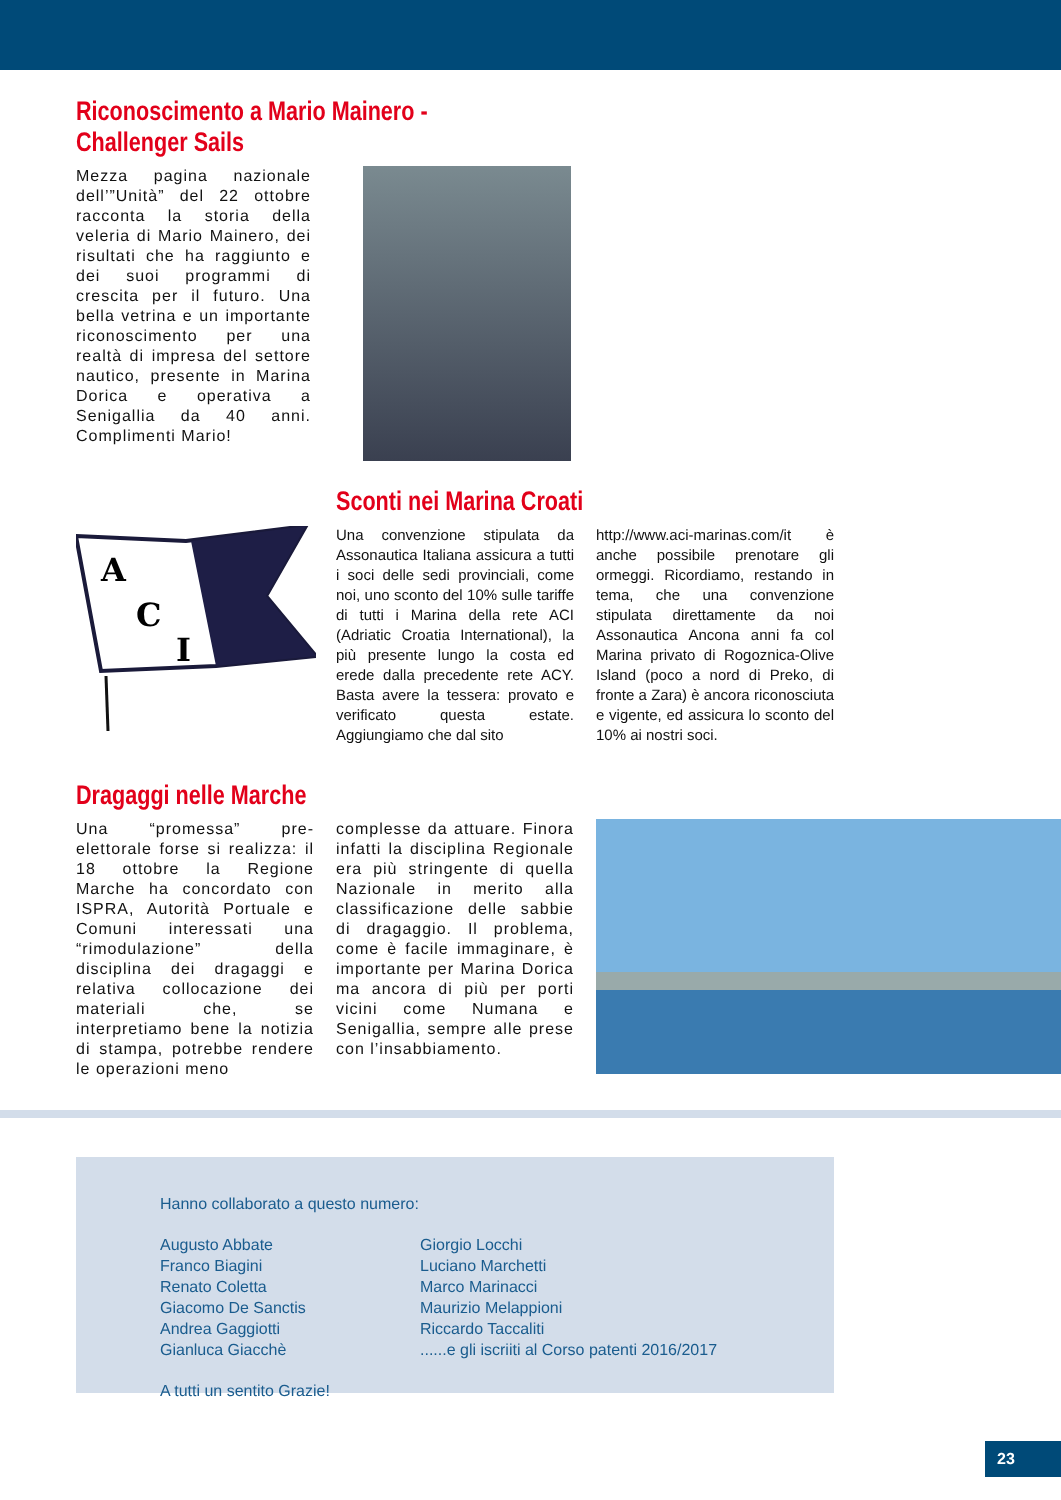Riconoscimento a Mario Mainero - Challenger Sails
Mezza pagina nazionale dell’”Unità” del 22 ottobre racconta la storia della veleria di Mario Mainero, dei risultati che ha raggiunto e dei suoi programmi di crescita per il futuro. Una bella vetrina e un importante riconoscimento per una realtà di impresa del settore nautico, presente in Marina Dorica e operativa a Senigallia da 40 anni. Complimenti Mario!
A
C
I
Sconti nei Marina Croati
Una convenzione stipulata da Assonautica Italiana assicura a tutti i soci delle sedi provinciali, come noi, uno sconto del 10% sulle tariffe di tutti i Marina della rete ACI (Adriatic Croatia International), la più presente lungo la costa ed erede dalla precedente rete ACY. Basta avere la tessera: provato e verificato questa estate. Aggiungiamo che dal sito
http://www.aci-marinas.com/it è anche possibile prenotare gli ormeggi. Ricordiamo, restando in tema, che una convenzione stipulata direttamente da noi Assonautica Ancona anni fa col Marina privato di Rogoznica-Olive Island (poco a nord di Preko, di fronte a Zara) è ancora riconosciuta e vigente, ed assicura lo sconto del 10% ai nostri soci.
Dragaggi nelle Marche
Una “promessa” pre-elettorale forse si realizza: il 18 ottobre la Regione Marche ha concordato con ISPRA, Autorità Portuale e Comuni interessati una “rimodulazione” della disciplina dei dragaggi e relativa collocazione dei materiali che, se interpretiamo bene la notizia di stampa, potrebbe rendere le operazioni meno
complesse da attuare. Finora infatti la disciplina Regionale era più stringente di quella Nazionale in merito alla classificazione delle sabbie di dragaggio. Il problema, come è facile immaginare, è importante per Marina Dorica ma ancora di più per porti vicini come Numana e Senigallia, sempre alle prese con l’insabbiamento.
Hanno collaborato a questo numero:
Augusto Abbate
Franco Biagini
Renato Coletta
Giacomo De Sanctis
Andrea Gaggiotti
Gianluca Giacchè
Giorgio Locchi
Luciano Marchetti
Marco Marinacci
Maurizio Melappioni
Riccardo Taccaliti
......e gli iscriiti al Corso patenti 2016/2017
A tutti un sentito Grazie!
23